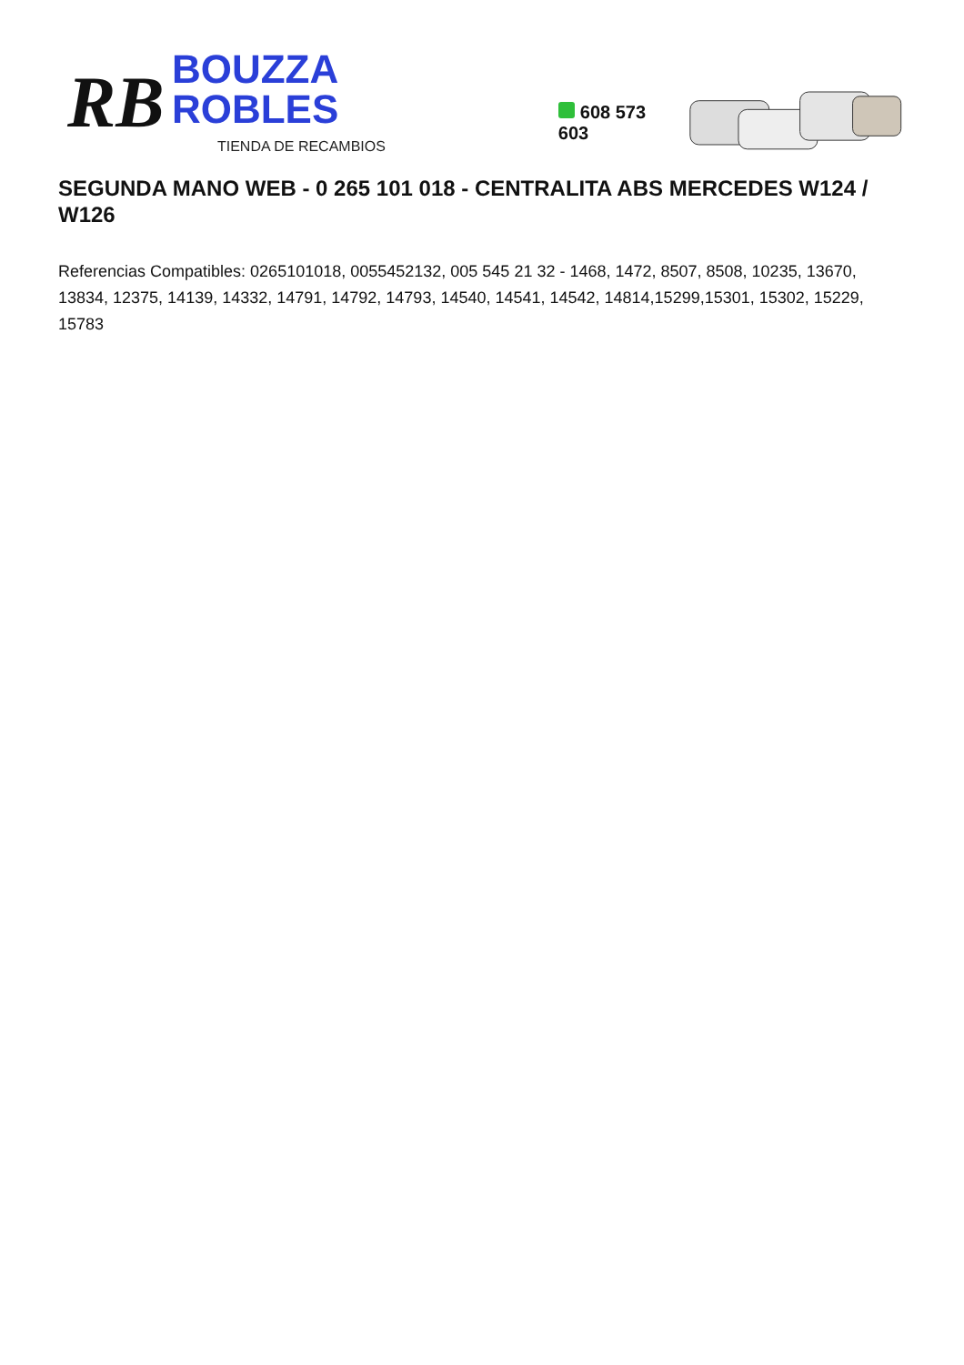RB
BOUZZA ROBLES
TIENDA DE RECAMBIOS
608 573 603
SEGUNDA MANO WEB - 0 265 101 018 - CENTRALITA ABS MERCEDES W124 / W126
Referencias Compatibles: 0265101018, 0055452132, 005 545 21 32 - 1468, 1472, 8507, 8508, 10235, 13670, 13834, 12375, 14139, 14332, 14791, 14792, 14793, 14540, 14541, 14542, 14814,15299,15301, 15302, 15229, 15783